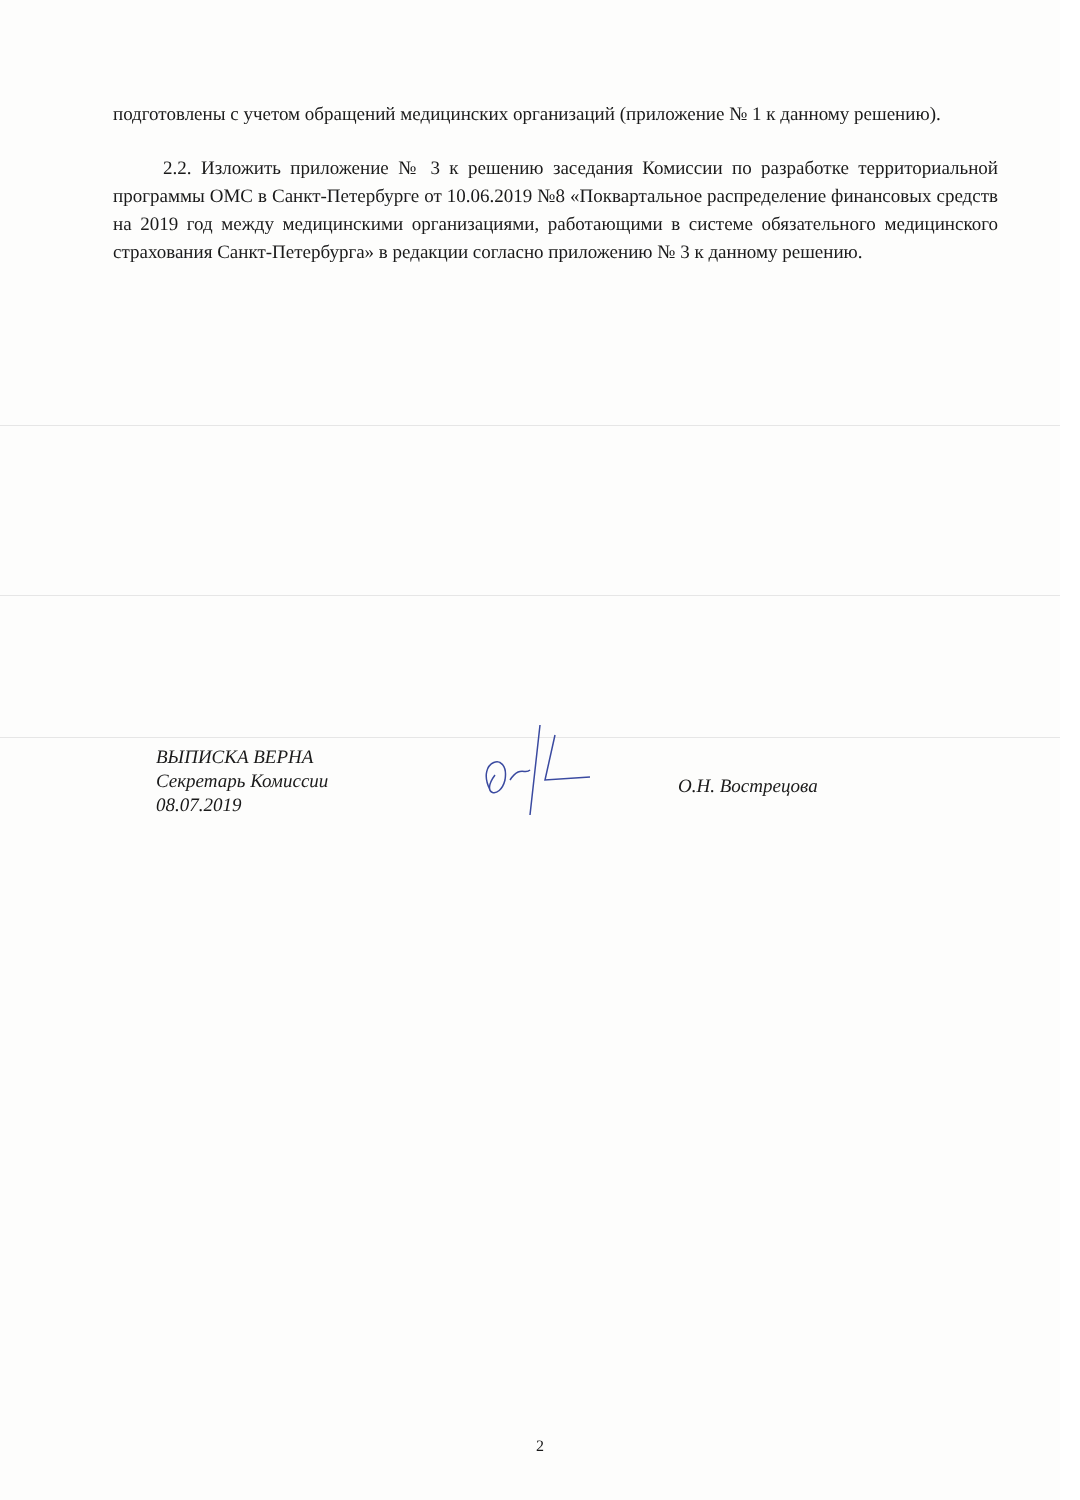подготовлены с учетом обращений медицинских организаций (приложение № 1 к данному решению).
2.2. Изложить приложение № 3 к решению заседания Комиссии по разработке территориальной программы ОМС в Санкт-Петербурге от 10.06.2019 №8 «Поквартальное распределение финансовых средств на 2019 год между медицинскими организациями, работающими в системе обязательного медицинского страхования Санкт-Петербурга» в редакции согласно приложению № 3 к данному решению.
ВЫПИСКА ВЕРНА
Секретарь Комиссии
08.07.2019
О.Н. Вострецова
2